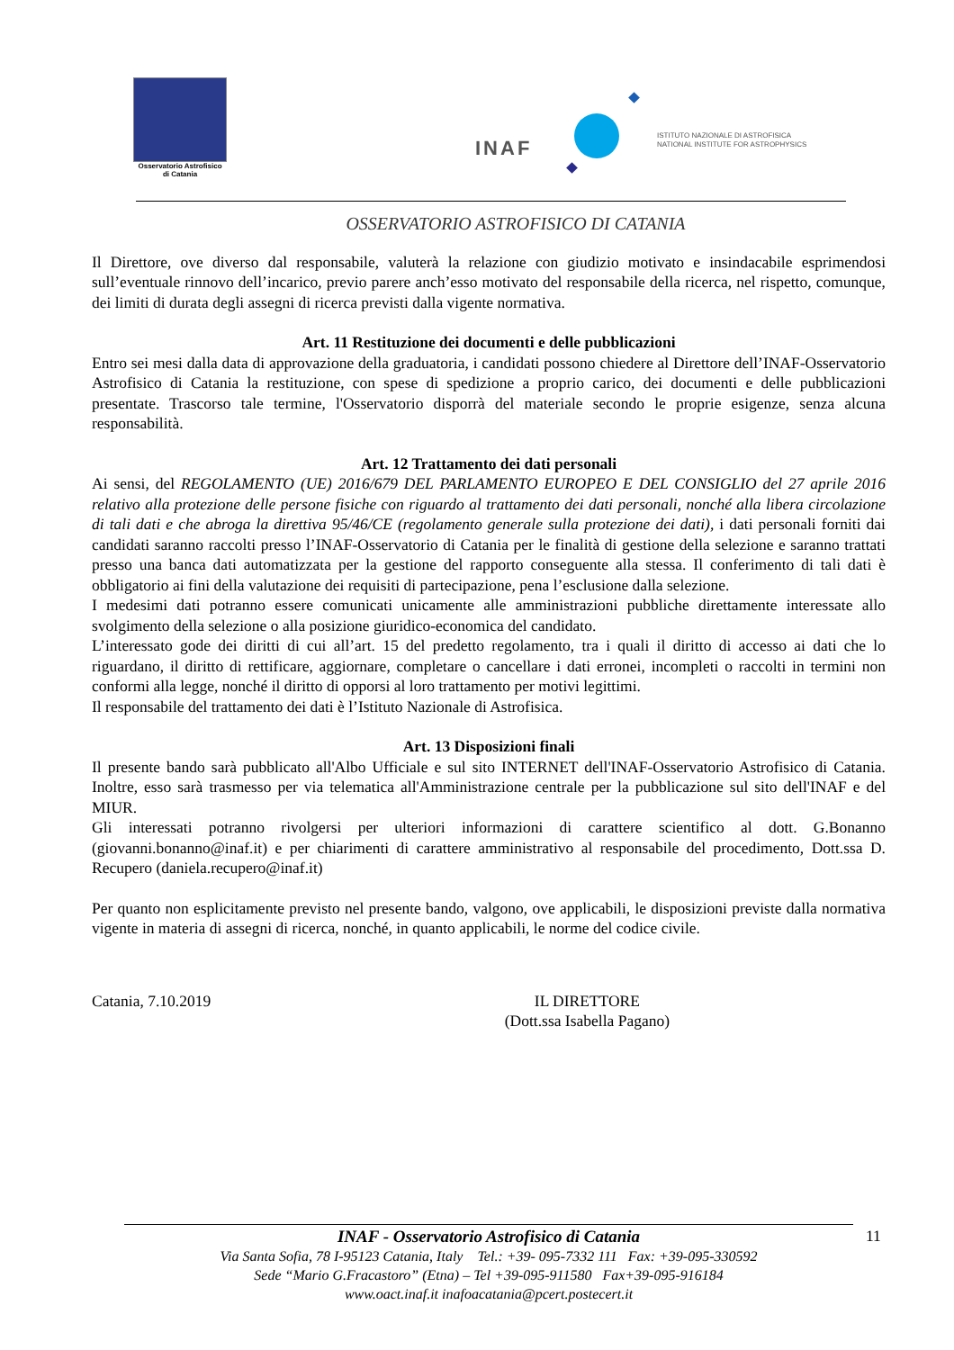Osservatorio Astrofisico
di Catania
INAF
ISTITUTO NAZIONALE DI ASTROFISICA
NATIONAL INSTITUTE FOR ASTROPHYSICS
OSSERVATORIO ASTROFISICO DI CATANIA
Il Direttore, ove diverso dal responsabile, valuterà la relazione con giudizio motivato e insindacabile esprimendosi sull’eventuale rinnovo dell’incarico, previo parere anch’esso motivato del responsabile della ricerca, nel rispetto, comunque, dei limiti di durata degli assegni di ricerca previsti dalla vigente normativa.
Art. 11 Restituzione dei documenti e delle pubblicazioni
Entro sei mesi dalla data di approvazione della graduatoria, i candidati possono chiedere al Direttore dell’INAF-Osservatorio Astrofisico di Catania la restituzione, con spese di spedizione a proprio carico, dei documenti e delle pubblicazioni presentate. Trascorso tale termine, l'Osservatorio disporrà del materiale secondo le proprie esigenze, senza alcuna responsabilità.
Art. 12 Trattamento dei dati personali
Ai sensi, del REGOLAMENTO (UE) 2016/679 DEL PARLAMENTO EUROPEO E DEL CONSIGLIO del 27 aprile 2016 relativo alla protezione delle persone fisiche con riguardo al trattamento dei dati personali, nonché alla libera circolazione di tali dati e che abroga la direttiva 95/46/CE (regolamento generale sulla protezione dei dati), i dati personali forniti dai candidati saranno raccolti presso l’INAF-Osservatorio di Catania per le finalità di gestione della selezione e saranno trattati presso una banca dati automatizzata per la gestione del rapporto conseguente alla stessa. Il conferimento di tali dati è obbligatorio ai fini della valutazione dei requisiti di partecipazione, pena l’esclusione dalla selezione.
I medesimi dati potranno essere comunicati unicamente alle amministrazioni pubbliche direttamente interessate allo svolgimento della selezione o alla posizione giuridico-economica del candidato.
L’interessato gode dei diritti di cui all’art. 15 del predetto regolamento, tra i quali il diritto di accesso ai dati che lo riguardano, il diritto di rettificare, aggiornare, completare o cancellare i dati erronei, incompleti o raccolti in termini non conformi alla legge, nonché il diritto di opporsi al loro trattamento per motivi legittimi.
Il responsabile del trattamento dei dati è l’Istituto Nazionale di Astrofisica.
Art. 13 Disposizioni finali
Il presente bando sarà pubblicato all'Albo Ufficiale e sul sito INTERNET dell'INAF-Osservatorio Astrofisico di Catania. Inoltre, esso sarà trasmesso per via telematica all'Amministrazione centrale per la pubblicazione sul sito dell'INAF e del MIUR.
Gli interessati potranno rivolgersi per ulteriori informazioni di carattere scientifico al dott. G.Bonanno (giovanni.bonanno@inaf.it) e per chiarimenti di carattere amministrativo al responsabile del procedimento, Dott.ssa D. Recupero (daniela.recupero@inaf.it)
Per quanto non esplicitamente previsto nel presente bando, valgono, ove applicabili, le disposizioni previste dalla normativa vigente in materia di assegni di ricerca, nonché, in quanto applicabili, le norme del codice civile.
Catania, 7.10.2019 IL DIRETTORE
(Dott.ssa Isabella Pagano)
INAF - Osservatorio Astrofisico di Catania
Via Santa Sofia, 78 I-95123 Catania, Italy Tel.: +39- 095-7332 111 Fax: +39-095-330592
Sede “Mario G.Fracastoro” (Etna) – Tel +39-095-911580 Fax+39-095-916184
www.oact.inaf.it inafoacatania@pcert.postecert.it
11